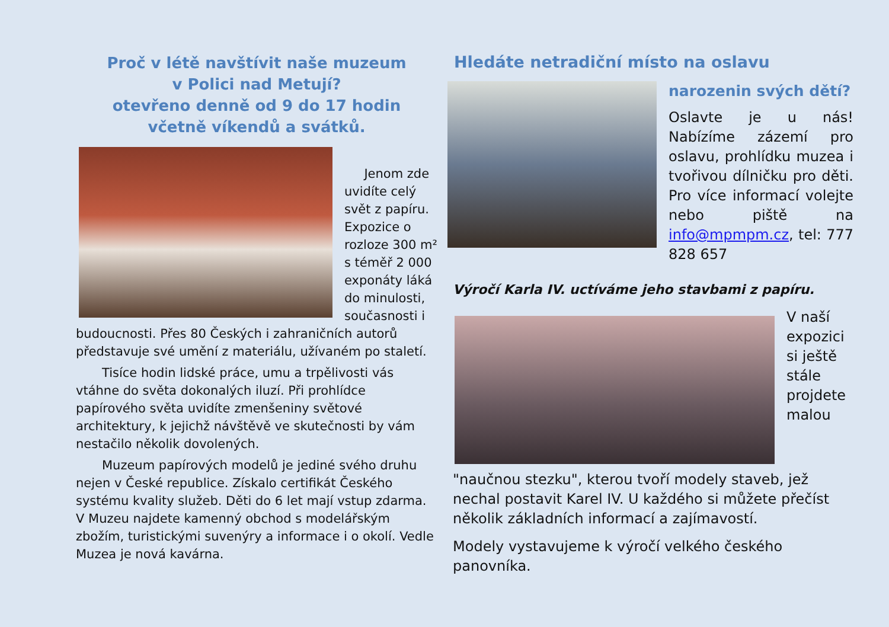Proč v létě navštívit naše muzeum
v Polici nad Metují?
otevřeno denně od 9 do 17 hodin
včetně víkendů a svátků.
Jenom zde uvidíte celý svět z papíru. Expozice o rozloze 300 m² s téměř 2 000 exponáty láká do minulosti, současnosti i budoucnosti. Přes 80 Českých i zahraničních autorů představuje své umění z materiálu, užívaném po staletí.
Tisíce hodin lidské práce, umu a trpělivosti vás vtáhne do světa dokonalých iluzí. Při prohlídce papírového světa uvidíte zmenšeniny světové architektury, k jejichž návštěvě ve skutečnosti by vám nestačilo několik dovolených.
Muzeum papírových modelů je jediné svého druhu nejen v České republice. Získalo certifikát Českého systému kvality služeb. Děti do 6 let mají vstup zdarma. V Muzeu najdete kamenný obchod s modelářským zbožím, turistickými suvenýry a informace i o okolí. Vedle Muzea je nová kavárna.
Hledáte netradiční místo na oslavu
narozenin svých dětí?
Oslavte je u nás! Nabízíme zázemí pro oslavu, prohlídku muzea i tvořivou dílničku pro děti. Pro více informací volejte nebo piště na info@mpmpm.cz, tel: 777 828 657
Výročí Karla IV. uctíváme jeho stavbami z papíru.
V naší expozici si ještě stále projdete malou "naučnou stezku", kterou tvoří modely staveb, jež nechal postavit Karel IV. U každého si můžete přečíst několik základních informací a zajímavostí.
Modely vystavujeme k výročí velkého českého panovníka.